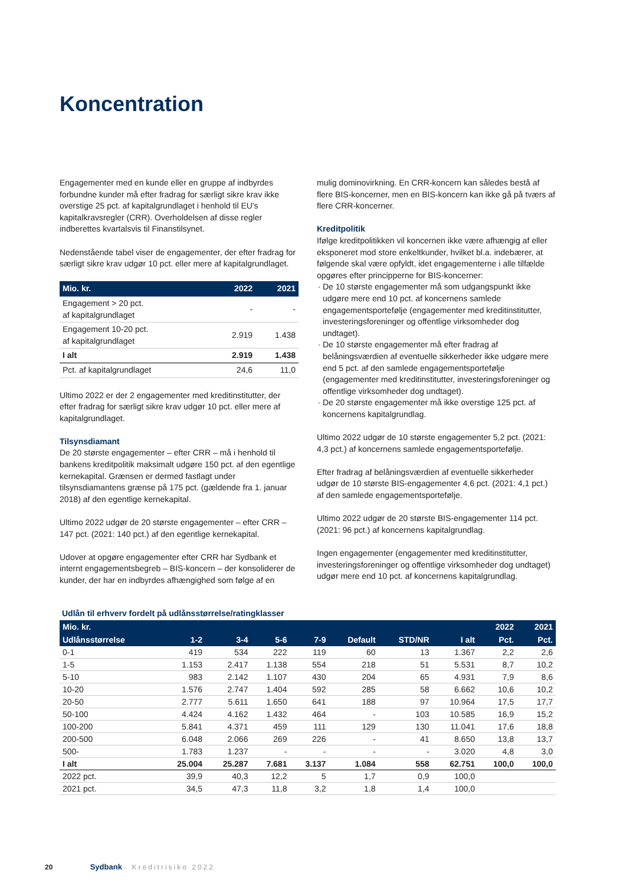Koncentration
Engagementer med en kunde eller en gruppe af indbyrdes forbundne kunder må efter fradrag for særligt sikre krav ikke overstige 25 pct. af kapitalgrundlaget i henhold til EU's kapitalkravsregler (CRR). Overholdelsen af disse regler indberettes kvartalsvis til Finanstilsynet.
Nedenstående tabel viser de engagementer, der efter fradrag for særligt sikre krav udgør 10 pct. eller mere af kapitalgrundlaget.
| Mio. kr. | 2022 | 2021 |
| --- | --- | --- |
| Engagement > 20 pct. af kapitalgrundlaget | - | - |
| Engagement 10-20 pct. af kapitalgrundlaget | 2.919 | 1.438 |
| I alt | 2.919 | 1.438 |
| Pct. af kapitalgrundlaget | 24,6 | 11,0 |
Ultimo 2022 er der 2 engagementer med kreditinstitutter, der efter fradrag for særligt sikre krav udgør 10 pct. eller mere af kapitalgrundlaget.
Tilsynsdiamant
De 20 største engagementer – efter CRR – må i henhold til bankens kreditpolitik maksimalt udgøre 150 pct. af den egentlige kernekapital. Grænsen er dermed fastlagt under tilsynsdiamantens grænse på 175 pct. (gældende fra 1. januar 2018) af den egentlige kernekapital.
Ultimo 2022 udgør de 20 største engagementer – efter CRR – 147 pct. (2021: 140 pct.) af den egentlige kernekapital.
Udover at opgøre engagementer efter CRR har Sydbank et internt engagementsbegreb – BIS-koncern – der konsoliderer de kunder, der har en indbyrdes afhængighed som følge af en
mulig dominovirkning. En CRR-koncern kan således bestå af flere BIS-koncerner, men en BIS-koncern kan ikke gå på tværs af flere CRR-koncerner.
Kreditpolitik
Ifølge kreditpolitikken vil koncernen ikke være afhængig af eller eksponeret mod store enkeltkunder, hvilket bl.a. indebærer, at følgende skal være opfyldt, idet engagementerne i alle tilfælde opgøres efter principperne for BIS-koncerner:
De 10 største engagementer må som udgangspunkt ikke udgøre mere end 10 pct. af koncernens samlede engagementsportefølje (engagementer med kreditinstitutter, investeringsforeninger og offentlige virksomheder dog undtaget).
De 10 største engagementer må efter fradrag af belåningsværdien af eventuelle sikkerheder ikke udgøre mere end 5 pct. af den samlede engagementsportefølje (engagementer med kreditinstitutter, investeringsforeninger og offentlige virksomheder dog undtaget).
De 20 største engagementer må ikke overstige 125 pct. af koncernens kapitalgrundlag.
Ultimo 2022 udgør de 10 største engagementer 5,2 pct. (2021: 4,3 pct.) af koncernens samlede engagementsportefølje.
Efter fradrag af belåningsværdien af eventuelle sikkerheder udgør de 10 største BIS-engagementer 4,6 pct. (2021: 4,1 pct.) af den samlede engagementsportefølje.
Ultimo 2022 udgør de 20 største BIS-engagementer 114 pct. (2021: 96 pct.) af koncernens kapitalgrundlag.
Ingen engagementer (engagementer med kreditinstitutter, investeringsforeninger og offentlige virksomheder dog undtaget) udgør mere end 10 pct. af koncernens kapitalgrundlag.
Udlån til erhverv fordelt på udlånsstørrelse/ratingklasser
| Mio. kr. | | | | | | | | 2022 | 2021 |
| --- | --- | --- | --- | --- | --- | --- | --- | --- | --- |
| Udlånsstørrelse | 1-2 | 3-4 | 5-6 | 7-9 | Default | STD/NR | I alt | Pct. | Pct. |
| 0-1 | 419 | 534 | 222 | 119 | 60 | 13 | 1.367 | 2,2 | 2,6 |
| 1-5 | 1.153 | 2.417 | 1.138 | 554 | 218 | 51 | 5.531 | 8,7 | 10,2 |
| 5-10 | 983 | 2.142 | 1.107 | 430 | 204 | 65 | 4.931 | 7,9 | 8,6 |
| 10-20 | 1.576 | 2.747 | 1.404 | 592 | 285 | 58 | 6.662 | 10,6 | 10,2 |
| 20-50 | 2.777 | 5.611 | 1.650 | 641 | 188 | 97 | 10.964 | 17,5 | 17,7 |
| 50-100 | 4.424 | 4.162 | 1.432 | 464 | - | 103 | 10.585 | 16,9 | 15,2 |
| 100-200 | 5.841 | 4.371 | 459 | 111 | 129 | 130 | 11.041 | 17,6 | 18,8 |
| 200-500 | 6.048 | 2.066 | 269 | 226 | - | 41 | 8.650 | 13,8 | 13,7 |
| 500- | 1.783 | 1.237 | - | - | - | - | 3.020 | 4,8 | 3,0 |
| I alt | 25.004 | 25.287 | 7.681 | 3.137 | 1.084 | 558 | 62.751 | 100,0 | 100,0 |
| 2022 pct. | 39,9 | 40,3 | 12,2 | 5 | 1,7 | 0,9 | 100,0 | | |
| 2021 pct. | 34,5 | 47,3 | 11,8 | 3,2 | 1,8 | 1,4 | 100,0 | | |
20 Sydbank · Kreditrisiko 2022